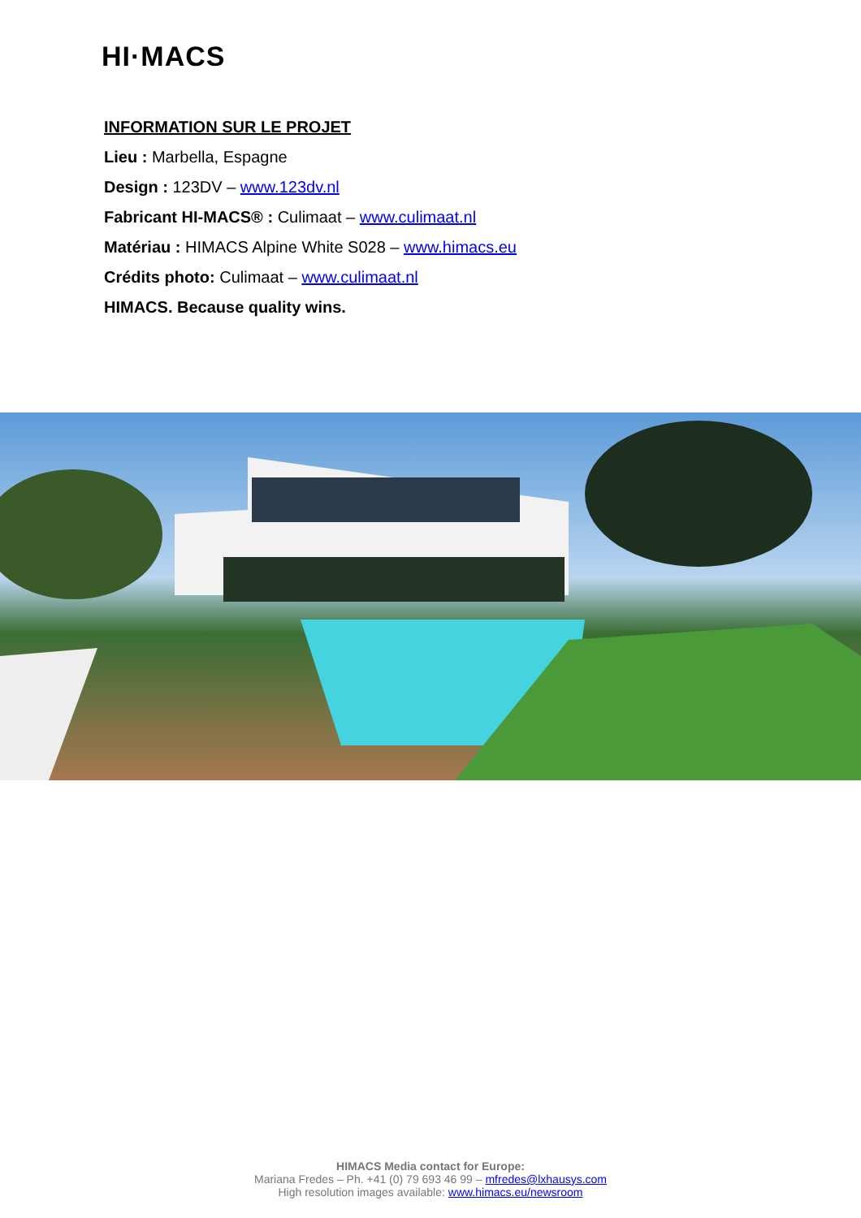HI·MACS
INFORMATION SUR LE PROJET
Lieu : Marbella, Espagne
Design : 123DV – www.123dv.nl
Fabricant HI-MACS® : Culimaat – www.culimaat.nl
Matériau : HIMACS Alpine White S028 – www.himacs.eu
Crédits photo: Culimaat – www.culimaat.nl
HIMACS. Because quality wins.
HIMACS Media contact for Europe:
Mariana Fredes – Ph. +41 (0) 79 693 46 99 – mfredes@lxhausys.com
High resolution images available: www.himacs.eu/newsroom